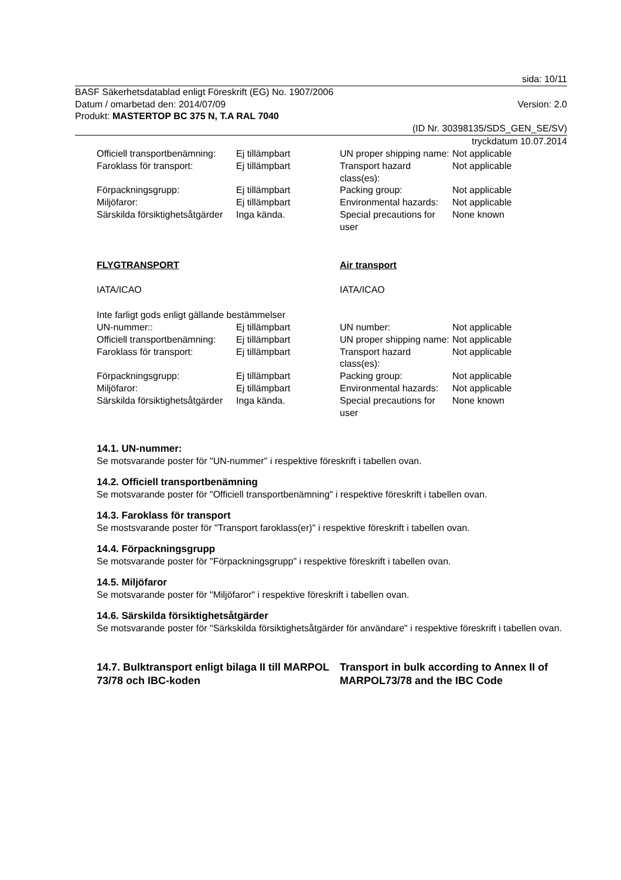sida: 10/11
BASF Säkerhetsdatablad enligt Föreskrift (EG) No. 1907/2006
Datum / omarbetad den: 2014/07/09 Version: 2.0
Produkt: MASTERTOP BC 375 N, T.A RAL 7040
(ID Nr. 30398135/SDS_GEN_SE/SV)
tryckdatum 10.07.2014
| Officiell transportbenämning: | Ej tillämpbart | UN proper shipping name: | Not applicable |
| Faroklass för transport: | Ej tillämpbart | Transport hazard class(es): | Not applicable |
| Förpackningsgrupp: | Ej tillämpbart | Packing group: | Not applicable |
| Miljöfaror: | Ej tillämpbart | Environmental hazards: | Not applicable |
| Särskilda försiktighetsåtgärder | Inga kända. | Special precautions for user | None known |
| FLYGTRANSPORT | | Air transport | |
| IATA/ICAO | | IATA/ICAO | |
| Inte farligt gods enligt gällande bestämmelser | | | |
| UN-nummer:: | Ej tillämpbart | UN number: | Not applicable |
| Officiell transportbenämning: | Ej tillämpbart | UN proper shipping name: | Not applicable |
| Faroklass för transport: | Ej tillämpbart | Transport hazard class(es): | Not applicable |
| Förpackningsgrupp: | Ej tillämpbart | Packing group: | Not applicable |
| Miljöfaror: | Ej tillämpbart | Environmental hazards: | Not applicable |
| Särskilda försiktighetsåtgärder | Inga kända. | Special precautions for user | None known |
14.1. UN-nummer:
Se motsvarande poster för "UN-nummer" i respektive föreskrift i tabellen ovan.
14.2. Officiell transportbenämning
Se motsvarande poster för "Officiell transportbenämning" i respektive föreskrift i tabellen ovan.
14.3. Faroklass för transport
Se mostsvarande poster för "Transport faroklass(er)" i respektive föreskrift i tabellen ovan.
14.4. Förpackningsgrupp
Se motsvarande poster för "Förpackningsgrupp" i respektive föreskrift i tabellen ovan.
14.5. Miljöfaror
Se motsvarande poster för "Miljöfaror" i respektive föreskrift i tabellen ovan.
14.6. Särskilda försiktighetsåtgärder
Se motsvarande poster för "Särkskilda försiktighetsåtgärder för användare" i respektive föreskrift i tabellen ovan.
14.7. Bulktransport enligt bilaga II till MARPOL 73/78 och IBC-koden
Transport in bulk according to Annex II of MARPOL73/78 and the IBC Code